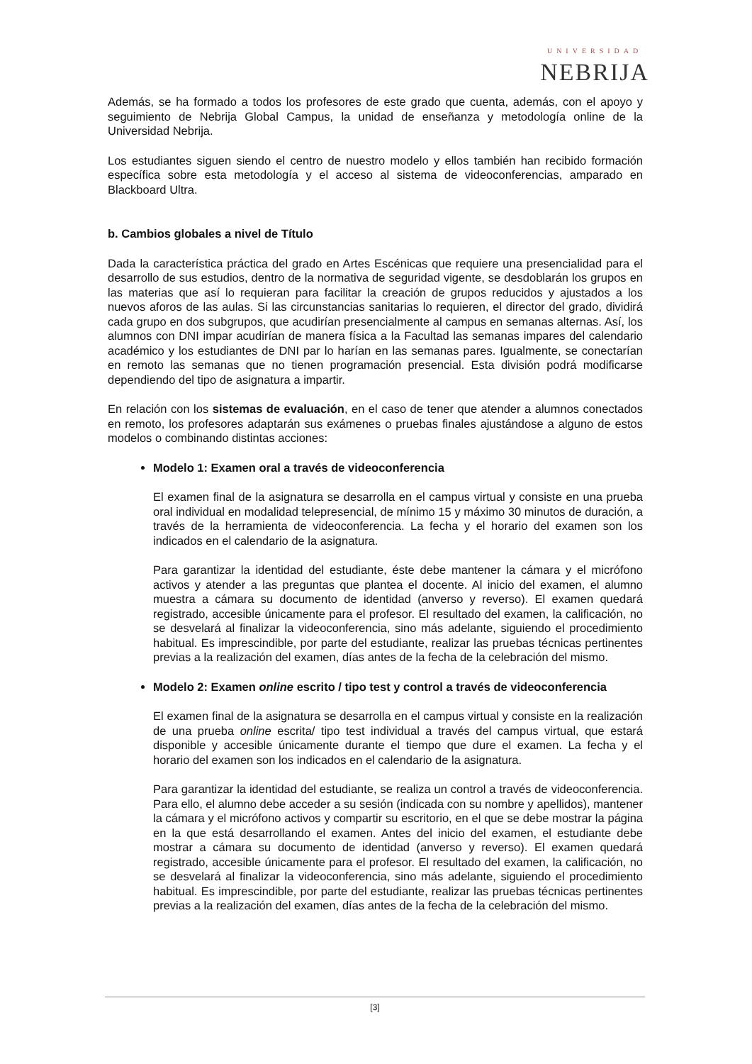UNIVERSIDAD
NEBRIJA
Además, se ha formado a todos los profesores de este grado que cuenta, además, con el apoyo y seguimiento de Nebrija Global Campus, la unidad de enseñanza y metodología online de la Universidad Nebrija.
Los estudiantes siguen siendo el centro de nuestro modelo y ellos también han recibido formación específica sobre esta metodología y el acceso al sistema de videoconferencias, amparado en Blackboard Ultra.
b. Cambios globales a nivel de Título
Dada la característica práctica del grado en Artes Escénicas que requiere una presencialidad para el desarrollo de sus estudios, dentro de la normativa de seguridad vigente, se desdoblarán los grupos en las materias que así lo requieran para facilitar la creación de grupos reducidos y ajustados a los nuevos aforos de las aulas. Si las circunstancias sanitarias lo requieren, el director del grado, dividirá cada grupo en dos subgrupos, que acudirían presencialmente al campus en semanas alternas. Así, los alumnos con DNI impar acudirían de manera física a la Facultad las semanas impares del calendario académico y los estudiantes de DNI par lo harían en las semanas pares. Igualmente, se conectarían en remoto las semanas que no tienen programación presencial. Esta división podrá modificarse dependiendo del tipo de asignatura a impartir.
En relación con los sistemas de evaluación, en el caso de tener que atender a alumnos conectados en remoto, los profesores adaptarán sus exámenes o pruebas finales ajustándose a alguno de estos modelos o combinando distintas acciones:
Modelo 1: Examen oral a través de videoconferencia
El examen final de la asignatura se desarrolla en el campus virtual y consiste en una prueba oral individual en modalidad telepresencial, de mínimo 15 y máximo 30 minutos de duración, a través de la herramienta de videoconferencia. La fecha y el horario del examen son los indicados en el calendario de la asignatura.
Para garantizar la identidad del estudiante, éste debe mantener la cámara y el micrófono activos y atender a las preguntas que plantea el docente. Al inicio del examen, el alumno muestra a cámara su documento de identidad (anverso y reverso). El examen quedará registrado, accesible únicamente para el profesor. El resultado del examen, la calificación, no se desvelará al finalizar la videoconferencia, sino más adelante, siguiendo el procedimiento habitual. Es imprescindible, por parte del estudiante, realizar las pruebas técnicas pertinentes previas a la realización del examen, días antes de la fecha de la celebración del mismo.
Modelo 2: Examen online escrito / tipo test y control a través de videoconferencia
El examen final de la asignatura se desarrolla en el campus virtual y consiste en la realización de una prueba online escrita/ tipo test individual a través del campus virtual, que estará disponible y accesible únicamente durante el tiempo que dure el examen. La fecha y el horario del examen son los indicados en el calendario de la asignatura.
Para garantizar la identidad del estudiante, se realiza un control a través de videoconferencia. Para ello, el alumno debe acceder a su sesión (indicada con su nombre y apellidos), mantener la cámara y el micrófono activos y compartir su escritorio, en el que se debe mostrar la página en la que está desarrollando el examen. Antes del inicio del examen, el estudiante debe mostrar a cámara su documento de identidad (anverso y reverso). El examen quedará registrado, accesible únicamente para el profesor. El resultado del examen, la calificación, no se desvelará al finalizar la videoconferencia, sino más adelante, siguiendo el procedimiento habitual. Es imprescindible, por parte del estudiante, realizar las pruebas técnicas pertinentes previas a la realización del examen, días antes de la fecha de la celebración del mismo.
[3]